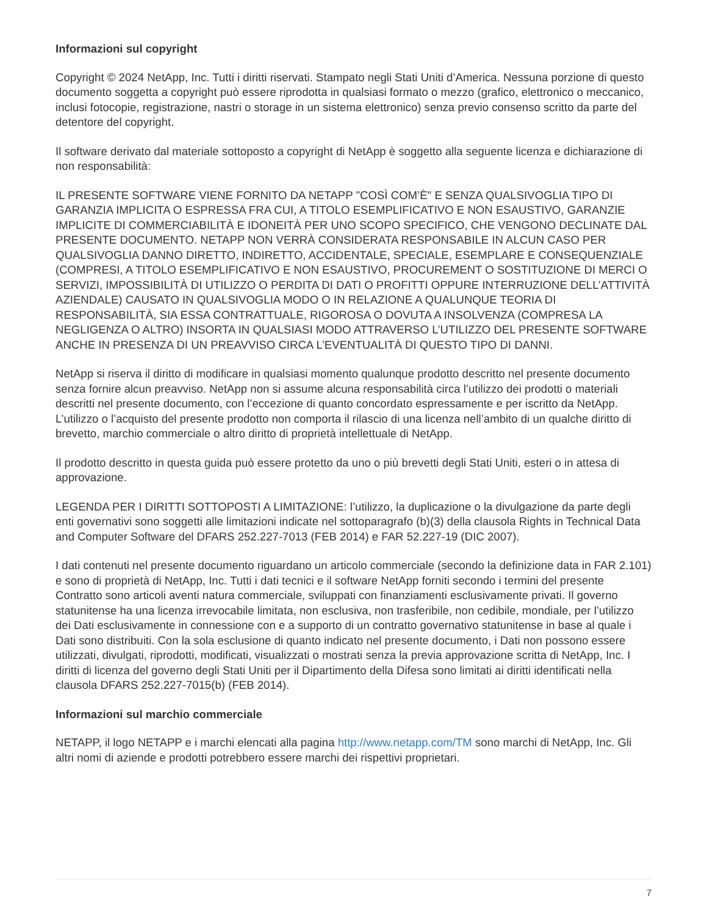Informazioni sul copyright
Copyright © 2024 NetApp, Inc. Tutti i diritti riservati. Stampato negli Stati Uniti d’America. Nessuna porzione di questo documento soggetta a copyright può essere riprodotta in qualsiasi formato o mezzo (grafico, elettronico o meccanico, inclusi fotocopie, registrazione, nastri o storage in un sistema elettronico) senza previo consenso scritto da parte del detentore del copyright.
Il software derivato dal materiale sottoposto a copyright di NetApp è soggetto alla seguente licenza e dichiarazione di non responsabilità:
IL PRESENTE SOFTWARE VIENE FORNITO DA NETAPP "COSÌ COM’È" E SENZA QUALSIVOGLIA TIPO DI GARANZIA IMPLICITA O ESPRESSA FRA CUI, A TITOLO ESEMPLIFICATIVO E NON ESAUSTIVO, GARANZIE IMPLICITE DI COMMERCIABILITÀ E IDONEITÀ PER UNO SCOPO SPECIFICO, CHE VENGONO DECLINATE DAL PRESENTE DOCUMENTO. NETAPP NON VERRÀ CONSIDERATA RESPONSABILE IN ALCUN CASO PER QUALSIVOGLIA DANNO DIRETTO, INDIRETTO, ACCIDENTALE, SPECIALE, ESEMPLARE E CONSEQUENZIALE (COMPRESI, A TITOLO ESEMPLIFICATIVO E NON ESAUSTIVO, PROCUREMENT O SOSTITUZIONE DI MERCI O SERVIZI, IMPOSSIBILITÀ DI UTILIZZO O PERDITA DI DATI O PROFITTI OPPURE INTERRUZIONE DELL’ATTIVITÀ AZIENDALE) CAUSATO IN QUALSIVOGLIA MODO O IN RELAZIONE A QUALUNQUE TEORIA DI RESPONSABILITÀ, SIA ESSA CONTRATTUALE, RIGOROSA O DOVUTA A INSOLVENZA (COMPRESA LA NEGLIGENZA O ALTRO) INSORTA IN QUALSIASI MODO ATTRAVERSO L’UTILIZZO DEL PRESENTE SOFTWARE ANCHE IN PRESENZA DI UN PREAVVISO CIRCA L’EVENTUALITÀ DI QUESTO TIPO DI DANNI.
NetApp si riserva il diritto di modificare in qualsiasi momento qualunque prodotto descritto nel presente documento senza fornire alcun preavviso. NetApp non si assume alcuna responsabilità circa l’utilizzo dei prodotti o materiali descritti nel presente documento, con l’eccezione di quanto concordato espressamente e per iscritto da NetApp. L’utilizzo o l’acquisto del presente prodotto non comporta il rilascio di una licenza nell’ambito di un qualche diritto di brevetto, marchio commerciale o altro diritto di proprietà intellettuale di NetApp.
Il prodotto descritto in questa guida può essere protetto da uno o più brevetti degli Stati Uniti, esteri o in attesa di approvazione.
LEGENDA PER I DIRITTI SOTTOPOSTI A LIMITAZIONE: l’utilizzo, la duplicazione o la divulgazione da parte degli enti governativi sono soggetti alle limitazioni indicate nel sottoparagrafo (b)(3) della clausola Rights in Technical Data and Computer Software del DFARS 252.227-7013 (FEB 2014) e FAR 52.227-19 (DIC 2007).
I dati contenuti nel presente documento riguardano un articolo commerciale (secondo la definizione data in FAR 2.101) e sono di proprietà di NetApp, Inc. Tutti i dati tecnici e il software NetApp forniti secondo i termini del presente Contratto sono articoli aventi natura commerciale, sviluppati con finanziamenti esclusivamente privati. Il governo statunitense ha una licenza irrevocabile limitata, non esclusiva, non trasferibile, non cedibile, mondiale, per l’utilizzo dei Dati esclusivamente in connessione con e a supporto di un contratto governativo statunitense in base al quale i Dati sono distribuiti. Con la sola esclusione di quanto indicato nel presente documento, i Dati non possono essere utilizzati, divulgati, riprodotti, modificati, visualizzati o mostrati senza la previa approvazione scritta di NetApp, Inc. I diritti di licenza del governo degli Stati Uniti per il Dipartimento della Difesa sono limitati ai diritti identificati nella clausola DFARS 252.227-7015(b) (FEB 2014).
Informazioni sul marchio commerciale
NETAPP, il logo NETAPP e i marchi elencati alla pagina http://www.netapp.com/TM sono marchi di NetApp, Inc. Gli altri nomi di aziende e prodotti potrebbero essere marchi dei rispettivi proprietari.
7